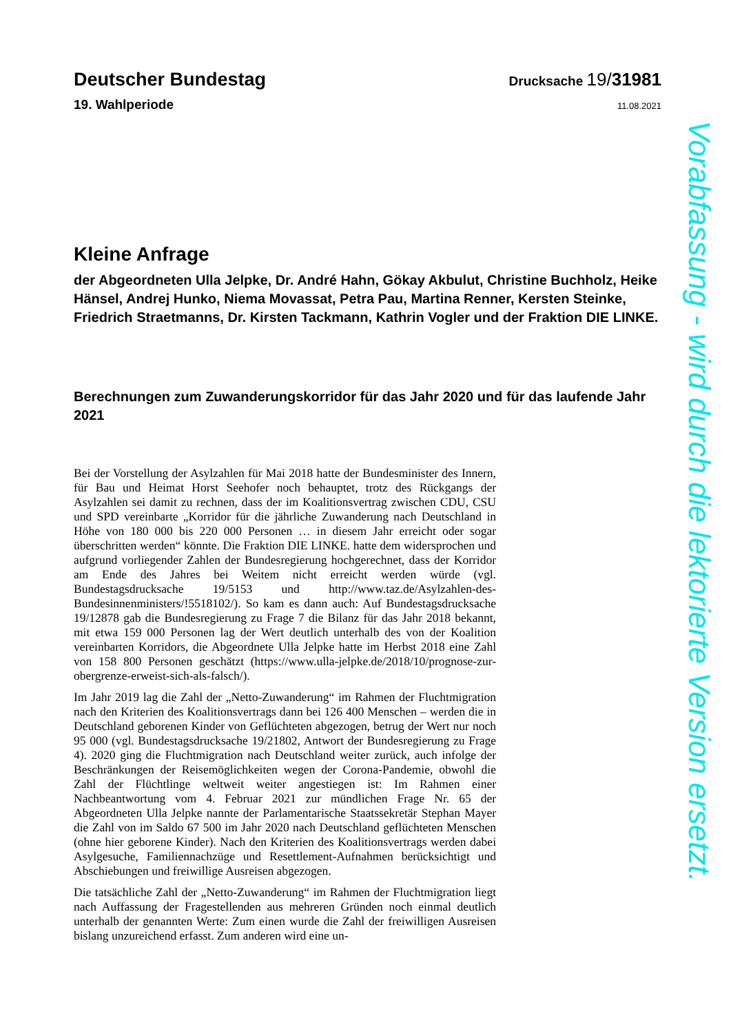Deutscher Bundestag
Drucksache 19/31981
19. Wahlperiode
11.08.2021
Kleine Anfrage
der Abgeordneten Ulla Jelpke, Dr. André Hahn, Gökay Akbulut, Christine Buchholz, Heike Hänsel, Andrej Hunko, Niema Movassat, Petra Pau, Martina Renner, Kersten Steinke, Friedrich Straetmanns, Dr. Kirsten Tackmann, Kathrin Vogler und der Fraktion DIE LINKE.
Berechnungen zum Zuwanderungskorridor für das Jahr 2020 und für das laufende Jahr 2021
Bei der Vorstellung der Asylzahlen für Mai 2018 hatte der Bundesminister des Innern, für Bau und Heimat Horst Seehofer noch behauptet, trotz des Rückgangs der Asylzahlen sei damit zu rechnen, dass der im Koalitionsvertrag zwischen CDU, CSU und SPD vereinbarte „Korridor für die jährliche Zuwanderung nach Deutschland in Höhe von 180 000 bis 220 000 Personen … in diesem Jahr erreicht oder sogar überschritten werden“ könnte. Die Fraktion DIE LINKE. hatte dem widersprochen und aufgrund vorliegender Zahlen der Bundesregierung hochgerechnet, dass der Korridor am Ende des Jahres bei Weitem nicht erreicht werden würde (vgl. Bundestagsdrucksache 19/5153 und http://www.taz.de/Asylzahlen-des-Bundesinnenministers/!5518102/). So kam es dann auch: Auf Bundestagsdrucksache 19/12878 gab die Bundesregierung zu Frage 7 die Bilanz für das Jahr 2018 bekannt, mit etwa 159 000 Personen lag der Wert deutlich unterhalb des von der Koalition vereinbarten Korridors, die Abgeordnete Ulla Jelpke hatte im Herbst 2018 eine Zahl von 158 800 Personen geschätzt (https://www.ulla-jelpke.de/2018/10/prognose-zur-obergrenze-erweist-sich-als-falsch/).
Im Jahr 2019 lag die Zahl der „Netto-Zuwanderung“ im Rahmen der Fluchtmigration nach den Kriterien des Koalitionsvertrags dann bei 126 400 Menschen – werden die in Deutschland geborenen Kinder von Geflüchteten abgezogen, betrug der Wert nur noch 95 000 (vgl. Bundestagsdrucksache 19/21802, Antwort der Bundesregierung zu Frage 4). 2020 ging die Fluchtmigration nach Deutschland weiter zurück, auch infolge der Beschränkungen der Reisemöglichkeiten wegen der Corona-Pandemie, obwohl die Zahl der Flüchtlinge weltweit weiter angestiegen ist: Im Rahmen einer Nachbeantwortung vom 4. Februar 2021 zur mündlichen Frage Nr. 65 der Abgeordneten Ulla Jelpke nannte der Parlamentarische Staatssekretär Stephan Mayer die Zahl von im Saldo 67 500 im Jahr 2020 nach Deutschland geflüchteten Menschen (ohne hier geborene Kinder). Nach den Kriterien des Koalitionsvertrags werden dabei Asylgesuche, Familiennachzüge und Resettlement-Aufnahmen berücksichtigt und Abschiebungen und freiwillige Ausreisen abgezogen.
Die tatsächliche Zahl der „Netto-Zuwanderung“ im Rahmen der Fluchtmigration liegt nach Auffassung der Fragestellenden aus mehreren Gründen noch einmal deutlich unterhalb der genannten Werte: Zum einen wurde die Zahl der freiwilligen Ausreisen bislang unzureichend erfasst. Zum anderen wird eine un-
Vorabfassung - wird durch die lektorierte Version ersetzt.